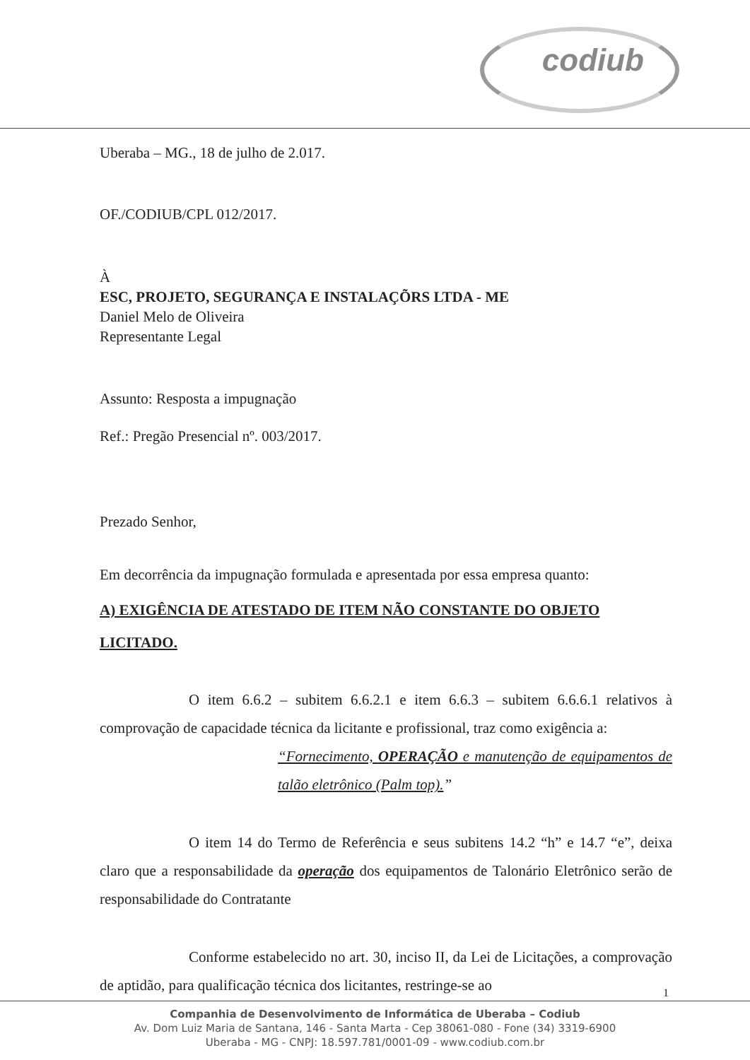codiub
Uberaba – MG., 18 de julho de 2.017.
OF./CODIUB/CPL 012/2017.
À
ESC, PROJETO, SEGURANÇA E INSTALAÇÕRS LTDA - ME
Daniel Melo de Oliveira
Representante Legal
Assunto: Resposta a impugnação
Ref.: Pregão Presencial nº. 003/2017.
Prezado Senhor,
Em decorrência da impugnação formulada e apresentada por essa empresa quanto:
A) EXIGÊNCIA DE ATESTADO DE ITEM NÃO CONSTANTE DO OBJETO LICITADO.
O item 6.6.2 – subitem 6.6.2.1 e item 6.6.3 – subitem 6.6.6.1 relativos à comprovação de capacidade técnica da licitante e profissional, traz como exigência a:
“Fornecimento, OPERAÇÃO e manutenção de equipamentos de talão eletrônico (Palm top).”
O item 14 do Termo de Referência e seus subitens 14.2 “h” e 14.7 “e”, deixa claro que a responsabilidade da operação dos equipamentos de Talonário Eletrônico serão de responsabilidade do Contratante
Conforme estabelecido no art. 30, inciso II, da Lei de Licitações, a comprovação de aptidão, para qualificação técnica dos licitantes, restringe-se ao
1
Companhia de Desenvolvimento de Informática de Uberaba – Codiub
Av. Dom Luiz Maria de Santana, 146 - Santa Marta - Cep 38061-080 - Fone (34) 3319-6900
Uberaba - MG - CNPJ: 18.597.781/0001-09 - www.codiub.com.br